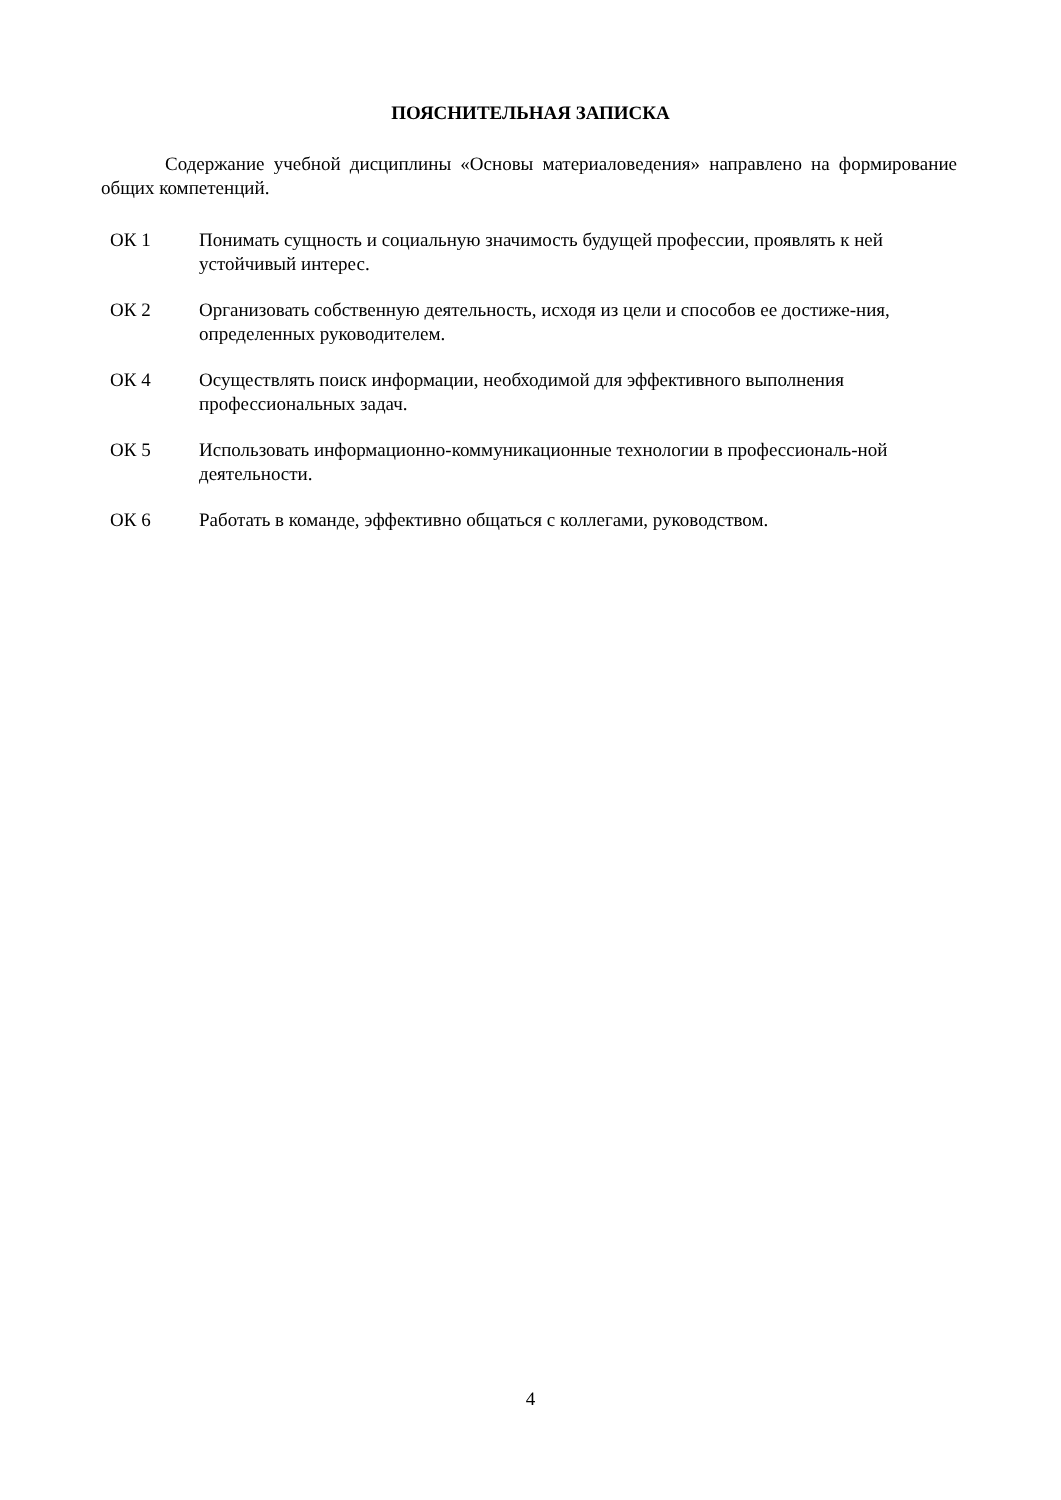ПОЯСНИТЕЛЬНАЯ ЗАПИСКА
Содержание учебной дисциплины «Основы материаловедения» направлено на формирование общих компетенций.
ОК 1 Понимать сущность и социальную значимость будущей профессии, проявлять к ней устойчивый интерес.
ОК 2 Организовать собственную деятельность, исходя из цели и способов ее достиже-ния, определенных руководителем.
ОК 4 Осуществлять поиск информации, необходимой для эффективного выполнения профессиональных задач.
ОК 5 Использовать информационно-коммуникационные технологии в профессиональ-ной деятельности.
ОК 6 Работать в команде, эффективно общаться с коллегами, руководством.
4